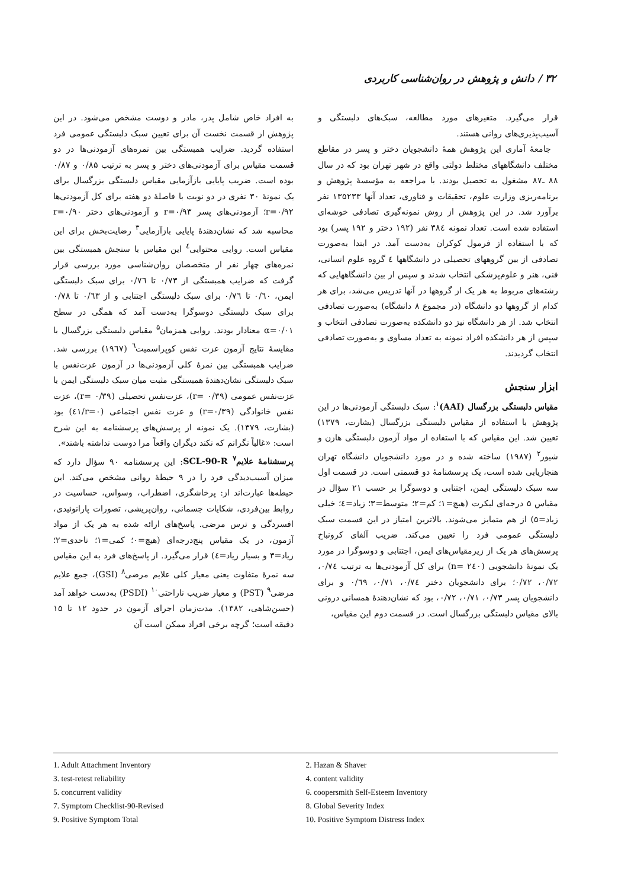۳۲ / دانش و پژوهش در روان‌شناسی کاربردی
قرار می‌گیرد. متغیرهای مورد مطالعه، سبک‌های دلبستگی و آسیب‌پذیری‌های روانی هستند.
جامعهٔ آماری این پژوهش همهٔ دانشجویان دختر و پسر در مقاطع مختلف دانشگاههای مختلط دولتی واقع در شهر تهران بود که در سال ۸۸ ـ۸۷ مشغول به تحصیل بودند. با مراجعه به مؤسسهٔ پژوهش و برنامه‌ریزی وزارت علوم، تحقیقات و فناوری، تعداد آنها ۱۳۵۲۳۳ نفر برآورد شد. در این پژوهش از روش نمونه‌گیری تصادفی خوشه‌ای استفاده شده است. تعداد نمونه ۳۸٤ نفر (۱۹۲ دختر و ۱۹۲ پسر) بود که با استفاده از فرمول کوکران به‌دست آمد. در ابتدا به‌صورت تصادفی از بین گروههای تحصیلی در دانشگاهها ٤ گروه علوم انسانی، فنی، هنر و علوم‌پزشکی انتخاب شدند و سپس از بین دانشگاههایی که رشته‌های مربوط به هر یک از گروهها در آنها تدریس می‌شد، برای هر کدام از گروهها دو دانشگاه (در مجموع ۸ دانشگاه) به‌صورت تصادفی انتخاب شد. از هر دانشگاه نیز دو دانشکده به‌صورت تصادفی انتخاب و سپس از هر دانشکده افراد نمونه به تعداد مساوی و به‌صورت تصادفی انتخاب گردیدند.
ابزار سنجش
مقیاس دلبستگی بزرگسال (AAI)<sup>۱</sup>: سبک دلبستگی آزمودنی‌ها در این پژوهش با استفاده از مقیاس دلبستگی بزرگسال (بشارت، ۱۳۷۹) تعیین شد. این مقیاس که با استفاده از مواد آزمون دلبستگی هازن و شیور<sup>۲</sup> (۱۹۸۷) ساخته شده و در مورد دانشجویان دانشگاه تهران هنجاریابی شده است، یک پرسشنامهٔ دو قسمتی است. در قسمت اول سه سبک دلبستگی ایمن، اجتنابی و دوسوگرا بر حسب ۲۱ سؤال در مقیاس ۵ درجه‌ای لیکرت (هیچ=۱؛ کم=۲؛ متوسط=۳؛ زیاد=٤؛ خیلی زیاد=۵) از هم متمایز می‌شوند. بالاترین امتیاز در این قسمت سبک دلبستگی عمومی فرد را تعیین می‌کند. ضریب آلفای کرونباخ پرسش‌های هر یک از زیرمقیاس‌های ایمن، اجتنابی و دوسوگرا در مورد یک نمونهٔ دانشجویی (n= ۲٤۰) برای کل آزمودنی‌ها به ترتیب ۰/۷٤، ۰/۷۲، ۰/۷۲؛ برای دانشجویان دختر ۰/۷٤، ۰/۷۱، ۰/٦۹ و برای دانشجویان پسر ۰/۷۳، ۰/۷۱، ۰/۷۲، بود که نشان‌دهندهٔ همسانی درونی بالای مقیاس دلبستگی بزرگسال است. در قسمت دوم این مقیاس،
به افراد خاص شامل پدر، مادر و دوست مشخص می‌شود. در این پژوهش از قسمت نخست آن برای تعیین سبک دلبستگی عمومی فرد استفاده گردید. ضرایب همبستگی بین نمره‌های آزمودنی‌ها در دو قسمت مقیاس برای آزمودنی‌های دختر و پسر به ترتیب ۰/۸۵ و ۰/۸۷ بوده است. ضریب پایایی بازآزمایی مقیاس دلبستگی بزرگسال برای یک نمونهٔ ۳۰ نفری در دو نوبت با فاصلهٔ دو هفته برای کل آزمودنی‌ها r=۰/۹۲؛ آزمودنی‌های پسر r=۰/۹۳ و آزمودنی‌های دختر r=۰/۹۰ محاسبه شد که نشان‌دهندهٔ پایایی بازآزمایی<sup>۳</sup> رضایت‌بخش برای این مقیاس است. روایی محتوایی<sup>٤</sup> این مقیاس با سنجش همبستگی بین نمره‌های چهار نفر از متخصصان روان‌شناسی مورد بررسی قرار گرفت که ضرایب همبستگی از ۰/۷۳ تا ۰/۷٦ برای سبک دلبستگی ایمن، ۰/٦۰ تا ۰/۷٦ برای سبک دلبستگی اجتنابی و از ۰/٦۳ تا ۰/۷۸ برای سبک دلبستگی دوسوگرا به‌دست آمد که همگی در سطح α=۰/۰۱ معنادار بودند. روایی همزمان<sup>۵</sup> مقیاس دلبستگی بزرگسال با مقایسهٔ نتایج آزمون عزت نفس کوپراسمیت<sup>٦</sup> (۱۹٦۷) بررسی شد. ضرایب همبستگی بین نمرهٔ کلی آزمودنی‌ها در آزمون عزت‌نفس با سبک دلبستگی نشان‌دهندهٔ همبستگی مثبت میان سبک دلبستگی ایمن با عزت‌نفس عمومی (r= ۰/۳۹)، عزت‌نفس تحصیلی (r= ۰/۳۹)، عزت نفس خانوادگی (r=۰/۳۹) و عزت نفس اجتماعی (r=۰/٤۱) بود (بشارت، ۱۳۷۹). یک نمونه از پرسش‌های پرسشنامه به این شرح است: «غالباً نگرانم که نکند دیگران واقعاً مرا دوست نداشته باشند».
پرسشنامهٔ علایم<sup>۷</sup> SCL-90-R: این پرسشنامه ۹۰ سؤال دارد که میزان آسیب‌دیدگی فرد را در ۹ حیطهٔ روانی مشخص می‌کند. این حیطه‌ها عبارت‌اند از: پرخاشگری، اضطراب، وسواس، حساسیت در روابط بین‌فردی، شکایات جسمانی، روان‌پریشی، تصورات پارانوئیدی، افسردگی و ترس مرضی. پاسخ‌های ارائه شده به هر یک از مواد آزمون، در یک مقیاس پنج‌درجه‌ای (هیچ=۰؛ کمی=۱؛ تاحدی=۲؛ زیاد=۳ و بسیار زیاد=٤) قرار می‌گیرد. از پاسخ‌های فرد به این مقیاس سه نمرهٔ متفاوت یعنی معیار کلی علایم مرضی<sup>۸</sup> (GSI)، جمع علایم مرضی<sup>۹</sup> (PST) و معیار ضریب ناراحتی<sup>۱۰</sup> (PSDI) به‌دست خواهد آمد (حسن‌شاهی، ۱۳۸۲). مدت‌زمان اجرای آزمون در حدود ۱۲ تا ۱۵ دقیقه است؛ گرچه برخی افراد ممکن است آن
1. Adult Attachment Inventory
2. Hazan & Shaver
3. test-retest reliability
4. content validity
5. concurrent validity
6. coopersmith Self-Esteem Inventory
7. Symptom Checklist-90-Revised
8. Global Severity Index
9. Positive Symptom Total
10. Positive Symptom Distress Index